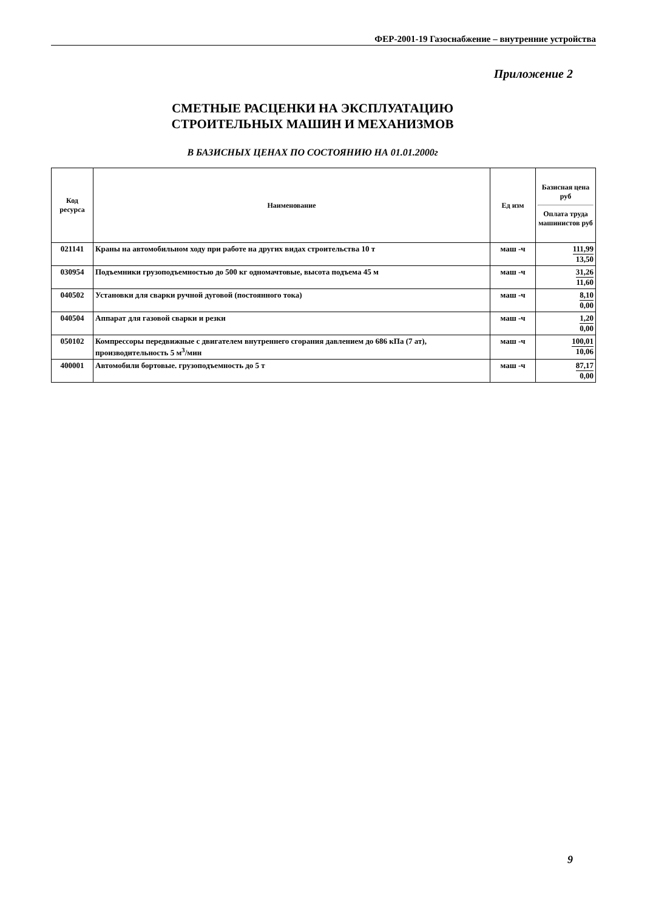ФЕР-2001-19 Газоснабжение – внутренние устройства
Приложение 2
СМЕТНЫЕ РАСЦЕНКИ НА ЭКСПЛУАТАЦИЮ
СТРОИТЕЛЬНЫХ МАШИН И МЕХАНИЗМОВ
В БАЗИСНЫХ ЦЕНАХ ПО СОСТОЯНИЮ НА 01.01.2000г
| Код ресурса | Наименование | Ед изм | Базисная цена руб Оплата труда машинистов руб |
| --- | --- | --- | --- |
| 021141 | Краны на автомобильном ходу при работе на других видах строительства 10 т | маш -ч | 111,99 13,50 |
| 030954 | Подъемники грузоподъемностью до 500 кг одномачтовые, высота подъема 45 м | маш -ч | 31,26 11,60 |
| 040502 | Установки для сварки ручной дуговой (постоянного тока) | маш -ч | 8,10 0,00 |
| 040504 | Аппарат для газовой сварки и резки | маш -ч | 1,20 0,00 |
| 050102 | Компрессоры передвижные с двигателем внутреннего сгорания давлением до 686 кПа (7 ат), производительность 5 м<sup>3</sup>/мин | маш -ч | 100,01 10,06 |
| 400001 | Автомобили бортовые. грузоподъемность до 5 т | маш -ч | 87,17 0,00 |
9